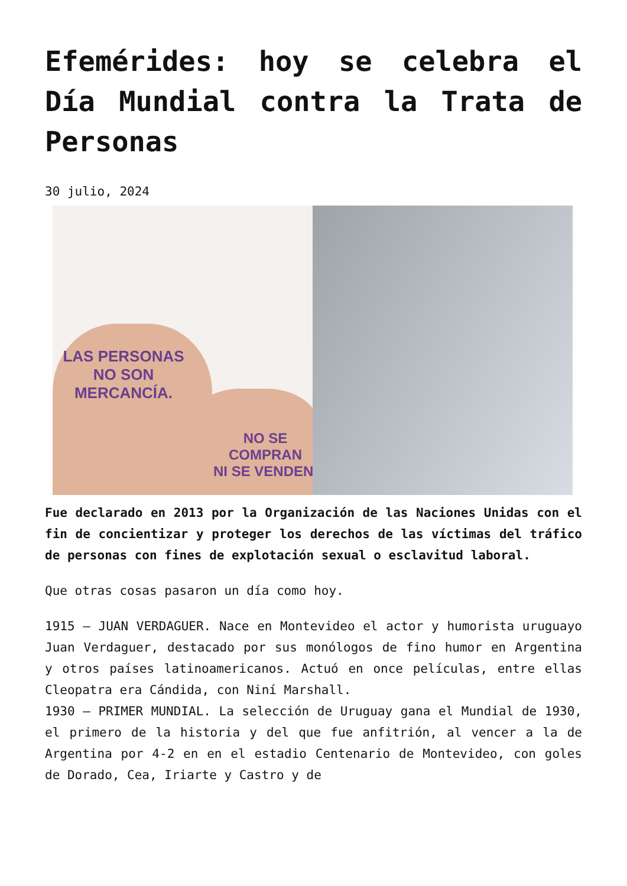Efemérides: hoy se celebra el Día Mundial contra la Trata de Personas
30 julio, 2024
LAS PERSONAS
NO SON MERCANCÍA.
NO SE COMPRAN
NI SE VENDEN.
Fue declarado en 2013 por la Organización de las Naciones Unidas con el fin de concientizar y proteger los derechos de las víctimas del tráfico de personas con fines de explotación sexual o esclavitud laboral.
Que otras cosas pasaron un día como hoy.
1915 – JUAN VERDAGUER. Nace en Montevideo el actor y humorista uruguayo Juan Verdaguer, destacado por sus monólogos de fino humor en Argentina y otros países latinoamericanos. Actuó en once películas, entre ellas Cleopatra era Cándida, con Niní Marshall.
1930 – PRIMER MUNDIAL. La selección de Uruguay gana el Mundial de 1930, el primero de la historia y del que fue anfitrión, al vencer a la de Argentina por 4-2 en en el estadio Centenario de Montevideo, con goles de Dorado, Cea, Iriarte y Castro y de